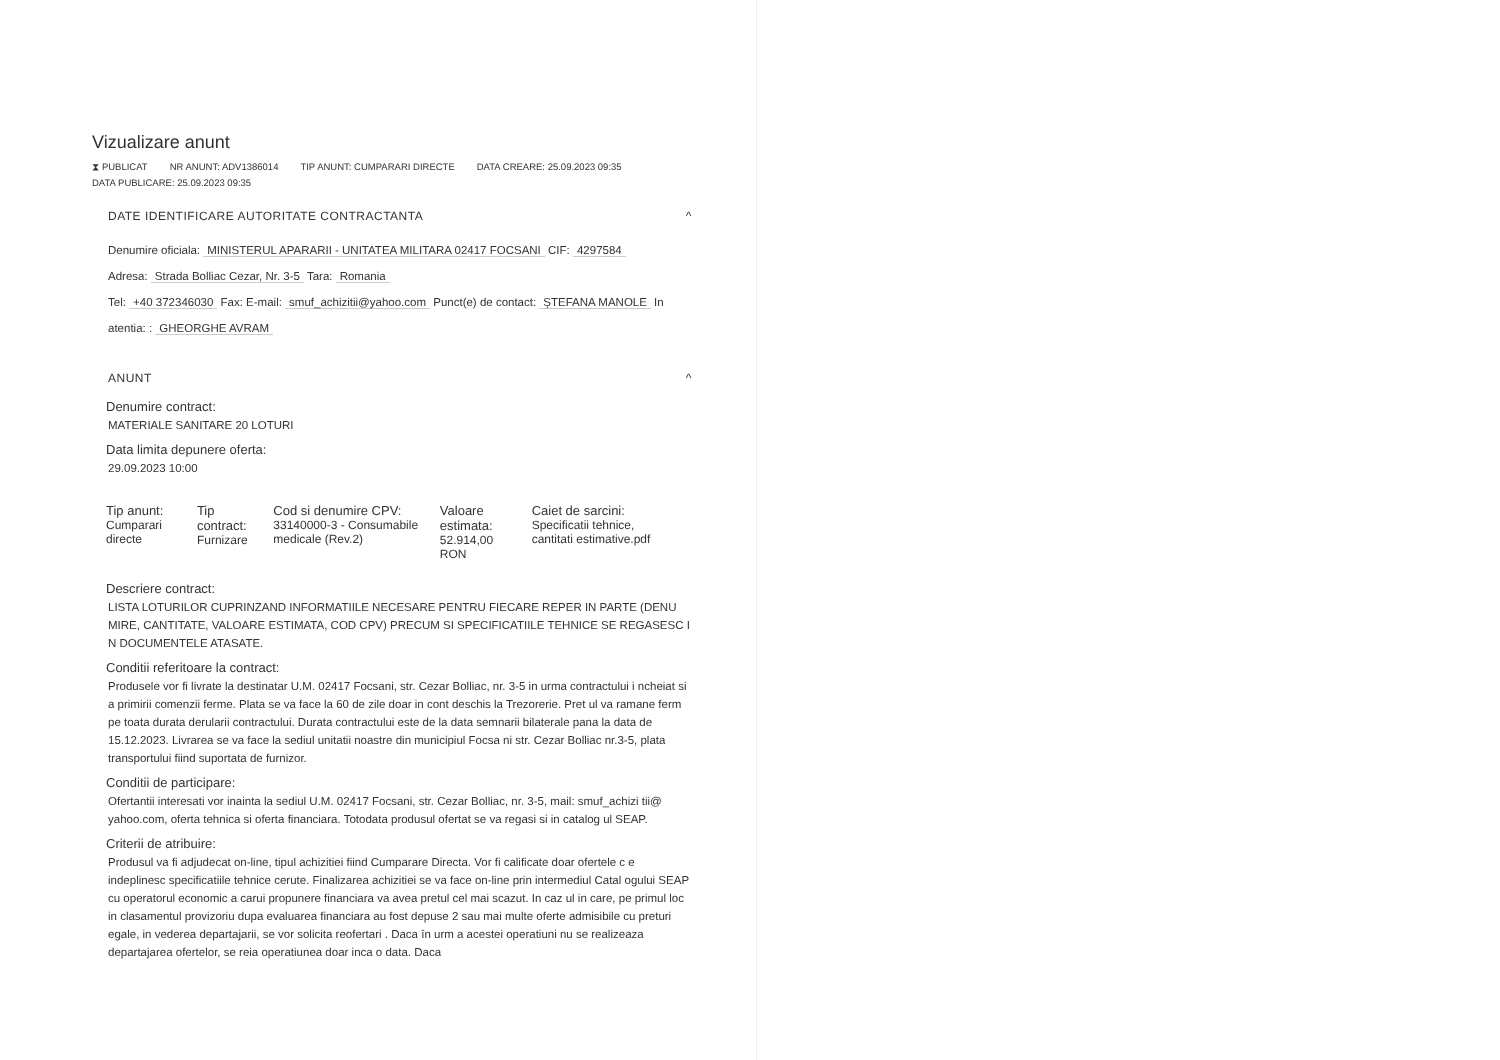Vizualizare anunt
⧗ PUBLICAT NR ANUNT: ADV1386014 TIP ANUNT: CUMPARARI DIRECTE DATA CREARE: 25.09.2023 09:35
DATA PUBLICARE: 25.09.2023 09:35
DATE IDENTIFICARE AUTORITATE CONTRACTANTA ^
Denumire oficiala: MINISTERUL APARARII - UNITATEA MILITARA 02417 FOCSANI CIF: 4297584
Adresa: Strada Bolliac Cezar, Nr. 3-5 Tara: Romania
Tel: +40 372346030 Fax: E-mail: smuf_achizitii@yahoo.com Punct(e) de contact: ȘTEFANA MANOLE In atentia: : GHEORGHE AVRAM
ANUNT ^
Denumire contract:
MATERIALE SANITARE 20 LOTURI
Data limita depunere oferta:
29.09.2023 10:00
| Tip anunt: Cumparari directe | Tip contract: Furnizare | Cod si denumire CPV: 33140000-3 - Consumabile medicale (Rev.2) | Valoare estimata: 52.914,00 RON | Caiet de sarcini: Specificatii tehnice, cantitati estimative.pdf |
Descriere contract:
LISTA LOTURILOR CUPRINZAND INFORMATIILE NECESARE PENTRU FIECARE REPER IN PARTE (DENU MIRE, CANTITATE, VALOARE ESTIMATA, COD CPV) PRECUM SI SPECIFICATIILE TEHNICE SE REGASESC I N DOCUMENTELE ATASATE.
Conditii referitoare la contract:
Produsele vor fi livrate la destinatar U.M. 02417 Focsani, str. Cezar Bolliac, nr. 3-5 in urma contractului i ncheiat si a primirii comenzii ferme. Plata se va face la 60 de zile doar in cont deschis la Trezorerie. Pret ul va ramane ferm pe toata durata derularii contractului. Durata contractului este de la data semnarii bilaterale pana la data de 15.12.2023. Livrarea se va face la sediul unitatii noastre din municipiul Focsa ni str. Cezar Bolliac nr.3-5, plata transportului fiind suportata de furnizor.
Conditii de participare:
Ofertantii interesati vor inainta la sediul U.M. 02417 Focsani, str. Cezar Bolliac, nr. 3-5, mail: smuf_achizi tii@ yahoo.com, oferta tehnica si oferta financiara. Totodata produsul ofertat se va regasi si in catalog ul SEAP.
Criterii de atribuire:
Produsul va fi adjudecat on-line, tipul achizitiei fiind Cumparare Directa. Vor fi calificate doar ofertele c e indeplinesc specificatiile tehnice cerute. Finalizarea achizitiei se va face on-line prin intermediul Catal ogului SEAP cu operatorul economic a carui propunere financiara va avea pretul cel mai scazut. In caz ul in care, pe primul loc in clasamentul provizoriu dupa evaluarea financiara au fost depuse 2 sau mai multe oferte admisibile cu preturi egale, in vederea departajarii, se vor solicita reofertari . Daca în urm a acestei operatiuni nu se realizeaza departajarea ofertelor, se reia operatiunea doar inca o data. Daca